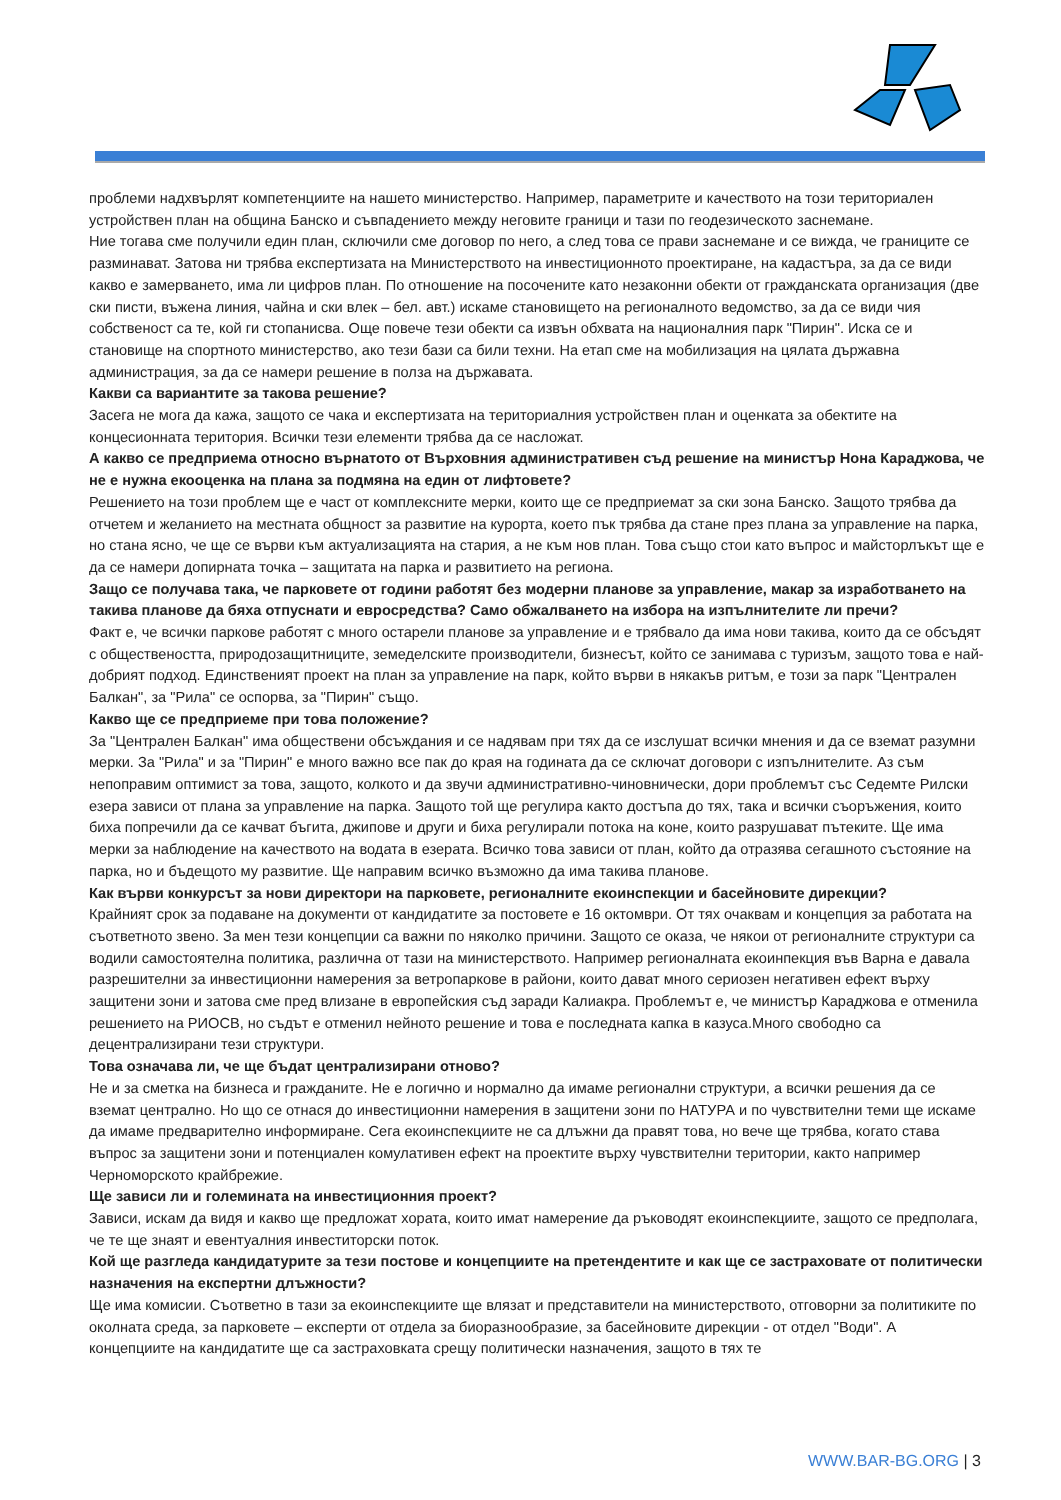проблеми надхвърлят компетенциите на нашето министерство. Например, параметрите и качеството на този териториален устройствен план на община Банско и съвпадението между неговите граници и тази по геодезическото заснемане.
Ние тогава сме получили един план, сключили сме договор по него, а след това се прави заснемане и се вижда, че границите се разминават. Затова ни трябва експертизата на Министерството на инвестиционното проектиране, на кадастъра, за да се види какво е замерването, има ли цифров план. По отношение на посочените като незаконни обекти от гражданската организация (две ски писти, въжена линия, чайна и ски влек – бел. авт.) искаме становището на регионалното ведомство, за да се види чия собственост са те, кой ги стопанисва. Още повече тези обекти са извън обхвата на националния парк "Пирин". Иска се и становище на спортното министерство, ако тези бази са били техни. На етап сме на мобилизация на цялата държавна администрация, за да се намери решение в полза на държавата.
Какви са вариантите за такова решение?
Засега не мога да кажа, защото се чака и експертизата на териториалния устройствен план и оценката за обектите на концесионната територия. Всички тези елементи трябва да се насложат.
А какво се предприема относно върнатото от Върховния административен съд решение на министър Нона Караджова, че не е нужна екооценка на плана за подмяна на един от лифтовете?
Решението на този проблем ще е част от комплексните мерки, които ще се предприемат за ски зона Банско. Защото трябва да отчетем и желанието на местната общност за развитие на курорта, което пък трябва да стане през плана за управление на парка, но стана ясно, че ще се върви към актуализацията на стария, а не към нов план. Това също стои като въпрос и майсторлъкът ще е да се намери допирната точка – защитата на парка и развитието на региона.
Защо се получава така, че парковете от години работят без модерни планове за управление, макар за изработването на такива планове да бяха отпуснати и евросредства? Само обжалването на избора на изпълнителите ли пречи?
Факт е, че всички паркове работят с много остарели планове за управление и е трябвало да има нови такива, които да се обсъдят с обществеността, природозащитниците, земеделските производители, бизнесът, който се занимава с туризъм, защото това е най-добрият подход. Единственият проект на план за управление на парк, който върви в някакъв ритъм, е този за парк "Централен Балкан", за "Рила" се оспорва, за "Пирин" също.
Какво ще се предприеме при това положение?
За "Централен Балкан" има обществени обсъждания и се надявам при тях да се изслушат всички мнения и да се вземат разумни мерки. За "Рила" и за "Пирин" е много важно все пак до края на годината да се сключат договори с изпълнителите. Аз съм непоправим оптимист за това, защото, колкото и да звучи административно-чиновнически, дори проблемът със Седемте Рилски езера зависи от плана за управление на парка. Защото той ще регулира както достъпа до тях, така и всички съоръжения, които биха попречили да се качват бъгита, джипове и други и биха регулирали потока на коне, които разрушават пътеките. Ще има мерки за наблюдение на качеството на водата в езерата. Всичко това зависи от план, който да отразява сегашното състояние на парка, но и бъдещото му развитие. Ще направим всичко възможно да има такива планове.
Как върви конкурсът за нови директори на парковете, регионалните екоинспекции и басейновите дирекции?
Крайният срок за подаване на документи от кандидатите за постовете е 16 октомври. От тях очаквам и концепция за работата на съответното звено. За мен тези концепции са важни по няколко причини. Защото се оказа, че някои от регионалните структури са водили самостоятелна политика, различна от тази на министерството. Например регионалната екоинпекция във Варна е давала разрешителни за инвестиционни намерения за ветропаркове в райони, които дават много сериозен негативен ефект върху защитени зони и затова сме пред влизане в европейския съд заради Калиакра. Проблемът е, че министър Караджова е отменила решението на РИОСВ, но съдът е отменил нейното решение и това е последната капка в казуса.Много свободно са децентрализирани тези структури.
Това означава ли, че ще бъдат централизирани отново?
Не и за сметка на бизнеса и гражданите. Не е логично и нормално да имаме регионални структури, а всички решения да се вземат централно. Но що се отнася до инвестиционни намерения в защитени зони по НАТУРА и по чувствителни теми ще искаме да имаме предварително информиране. Сега екоинспекциите не са длъжни да правят това, но вече ще трябва, когато става въпрос за защитени зони и потенциален комулативен ефект на проектите върху чувствителни територии, както например Черноморското крайбрежие.
Ще зависи ли и големината на инвестиционния проект?
Зависи, искам да видя и какво ще предложат хората, които имат намерение да ръководят екоинспекциите, защото се предполага, че те ще знаят и евентуалния инвеститорски поток.
Кой ще разгледа кандидатурите за тези постове и концепциите на претендентите и как ще се застраховате от политически назначения на експертни длъжности?
Ще има комисии. Съответно в тази за екоинспекциите ще влязат и представители на министерството, отговорни за политиките по околната среда, за парковете – експерти от отдела за биоразнообразие, за басейновите дирекции - от отдел "Води". А концепциите на кандидатите ще са застраховката срещу политически назначения, защото в тях те
WWW.BAR-BG.ORG | 3